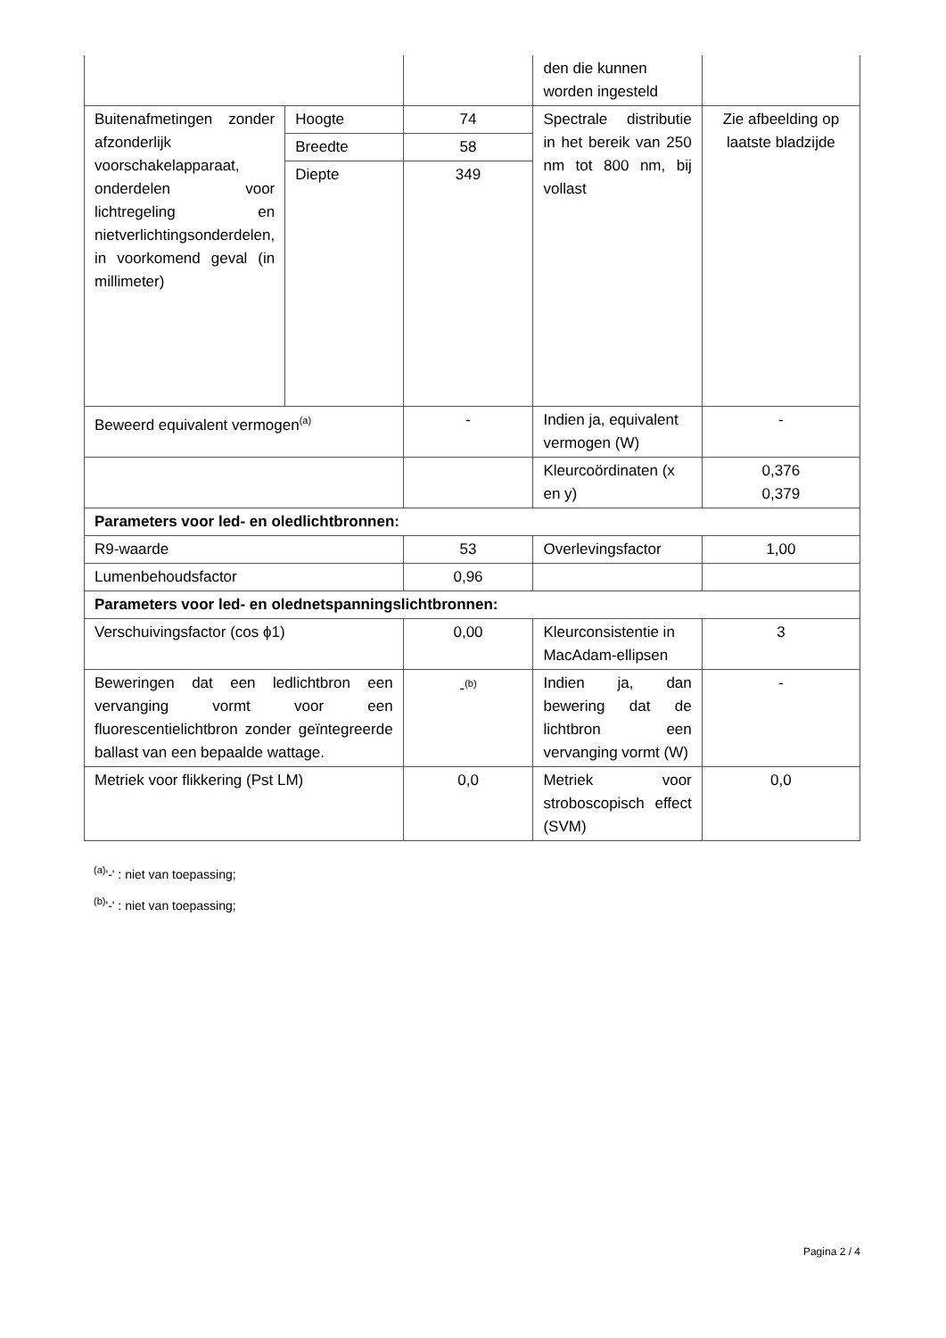| | | | den die kunnen worden ingesteld | |
| Buitenafmetingen zonder afzonderlijk voorschakelapparaat, onderdelen voor lichtregeling en nietverlichtingsonderdelen, in voorkomend geval (in millimeter) | Hoogte | 74 | Spectrale distributie in het bereik van 250 nm tot 800 nm, bij vollast | Zie afbeelding op laatste bladzijde |
| | Breedte | 58 | | |
| | Diepte | 349 | | |
| Beweerd equivalent vermogen<sup>(a)</sup> | | - | Indien ja, equivalent vermogen (W) | - |
| | | | Kleurcoördinaten (x en y) | 0,376 0,379 |
| Parameters voor led- en oledlichtbronnen: | | | | |
| R9-waarde | | 53 | Overlevingsfactor | 1,00 |
| Lumenbehoudsfactor | | 0,96 | | |
| Parameters voor led- en olednetspanningslichtbronnen: | | | | |
| Verschuivingsfactor (cos ϕ1) | | 0,00 | Kleurconsistentie in MacAdam-ellipsen | 3 |
| Beweringen dat een ledlichtbron een vervanging vormt voor een fluorescentielichtbron zonder geïntegreerde ballast van een bepaalde wattage. | | -<sup>(b)</sup> | Indien ja, dan bewering dat de lichtbron een vervanging vormt (W) | - |
| Metriek voor flikkering (Pst LM) | | 0,0 | Metriek voor stroboscopisch effect (SVM) | 0,0 |
<sup>(a)</sup> '-' : niet van toepassing;
<sup>(b)</sup> '-' : niet van toepassing;
Pagina 2 / 4